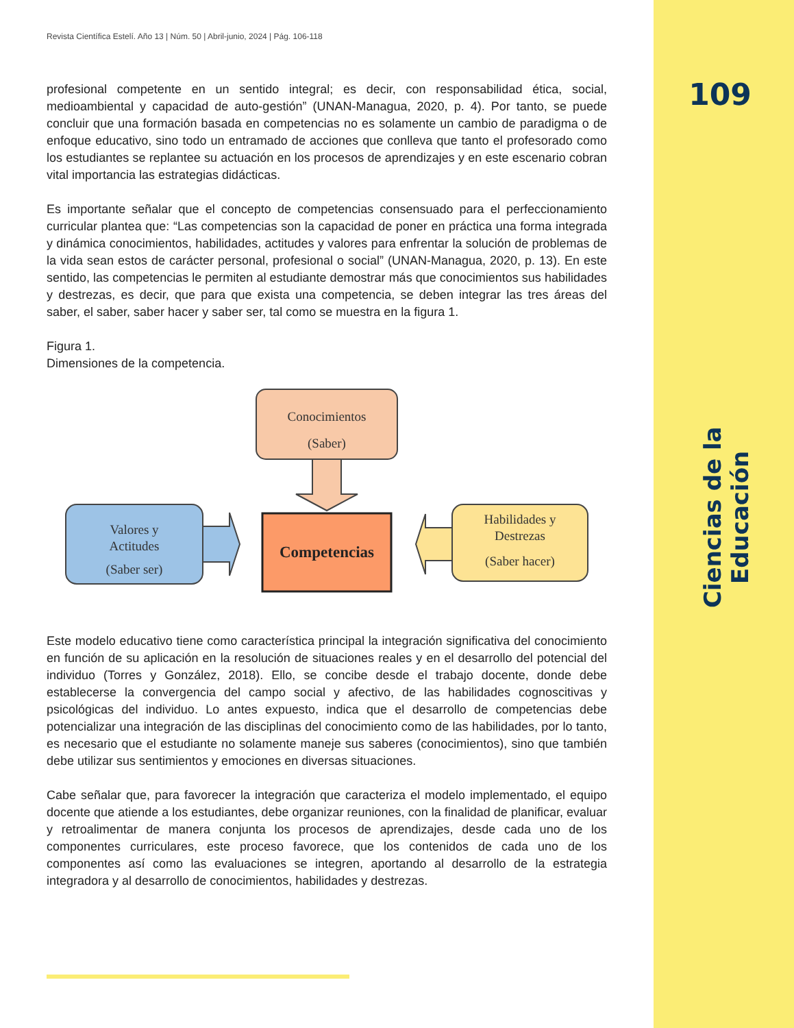109
Ciencias de la Educación
Revista Científica Estelí. Año 13 | Núm. 50 | Abril-junio, 2024 | Pág. 106-118
profesional competente en un sentido integral; es decir, con responsabilidad ética, social, medioambiental y capacidad de auto-gestión” (UNAN-Managua, 2020, p. 4). Por tanto, se puede concluir que una formación basada en competencias no es solamente un cambio de paradigma o de enfoque educativo, sino todo un entramado de acciones que conlleva que tanto el profesorado como los estudiantes se replantee su actuación en los procesos de aprendizajes y en este escenario cobran vital importancia las estrategias didácticas.
Es importante señalar que el concepto de competencias consensuado para el perfeccionamiento curricular plantea que: “Las competencias son la capacidad de poner en práctica una forma integrada y dinámica conocimientos, habilidades, actitudes y valores para enfrentar la solución de problemas de la vida sean estos de carácter personal, profesional o social” (UNAN-Managua, 2020, p. 13). En este sentido, las competencias le permiten al estudiante demostrar más que conocimientos sus habilidades y destrezas, es decir, que para que exista una competencia, se deben integrar las tres áreas del saber, el saber, saber hacer y saber ser, tal como se muestra en la figura 1.
Figura 1.
Dimensiones de la competencia.
Conocimientos
(Saber)
Valores y
Actitudes
(Saber ser)
Competencias
Habilidades y
Destrezas
(Saber hacer)
Este modelo educativo tiene como característica principal la integración significativa del conocimiento en función de su aplicación en la resolución de situaciones reales y en el desarrollo del potencial del individuo (Torres y González, 2018). Ello, se concibe desde el trabajo docente, donde debe establecerse la convergencia del campo social y afectivo, de las habilidades cognoscitivas y psicológicas del individuo. Lo antes expuesto, indica que el desarrollo de competencias debe potencializar una integración de las disciplinas del conocimiento como de las habilidades, por lo tanto, es necesario que el estudiante no solamente maneje sus saberes (conocimientos), sino que también debe utilizar sus sentimientos y emociones en diversas situaciones.
Cabe señalar que, para favorecer la integración que caracteriza el modelo implementado, el equipo docente que atiende a los estudiantes, debe organizar reuniones, con la finalidad de planificar, evaluar y retroalimentar de manera conjunta los procesos de aprendizajes, desde cada uno de los componentes curriculares, este proceso favorece, que los contenidos de cada uno de los componentes así como las evaluaciones se integren, aportando al desarrollo de la estrategia integradora y al desarrollo de conocimientos, habilidades y destrezas.